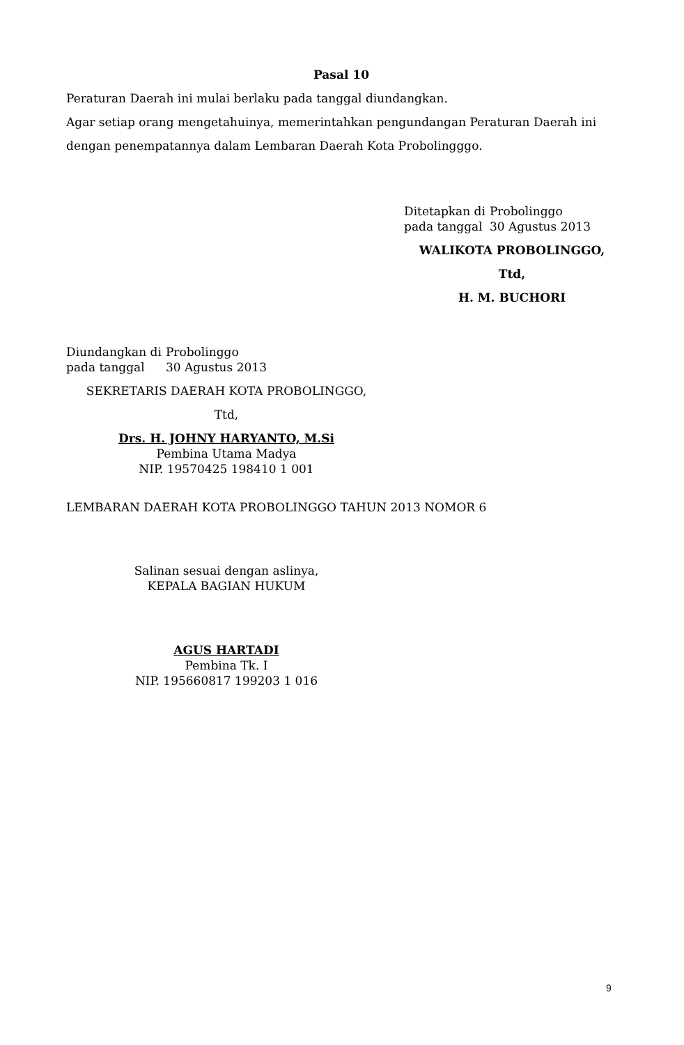Pasal 10
Peraturan Daerah ini mulai berlaku pada tanggal diundangkan.
Agar setiap orang mengetahuinya, memerintahkan pengundangan Peraturan Daerah ini dengan penempatannya dalam Lembaran Daerah Kota Probolingggo.
| Ditetapkan di | Probolinggo |
| pada tanggal | 30 Agustus 2013 |
WALIKOTA PROBOLINGGO,
Ttd,
H. M. BUCHORI
| Diundangkan di | Probolinggo |
| pada tanggal | 30 Agustus 2013 |
SEKRETARIS DAERAH KOTA PROBOLINGGO,
Ttd,
Drs. H. JOHNY HARYANTO, M.Si
Pembina Utama Madya
NIP. 19570425 198410 1 001
LEMBARAN DAERAH KOTA PROBOLINGGO TAHUN 2013 NOMOR 6
Salinan sesuai dengan aslinya,
KEPALA BAGIAN HUKUM
AGUS HARTADI
Pembina Tk. I
NIP. 195660817 199203 1 016
9